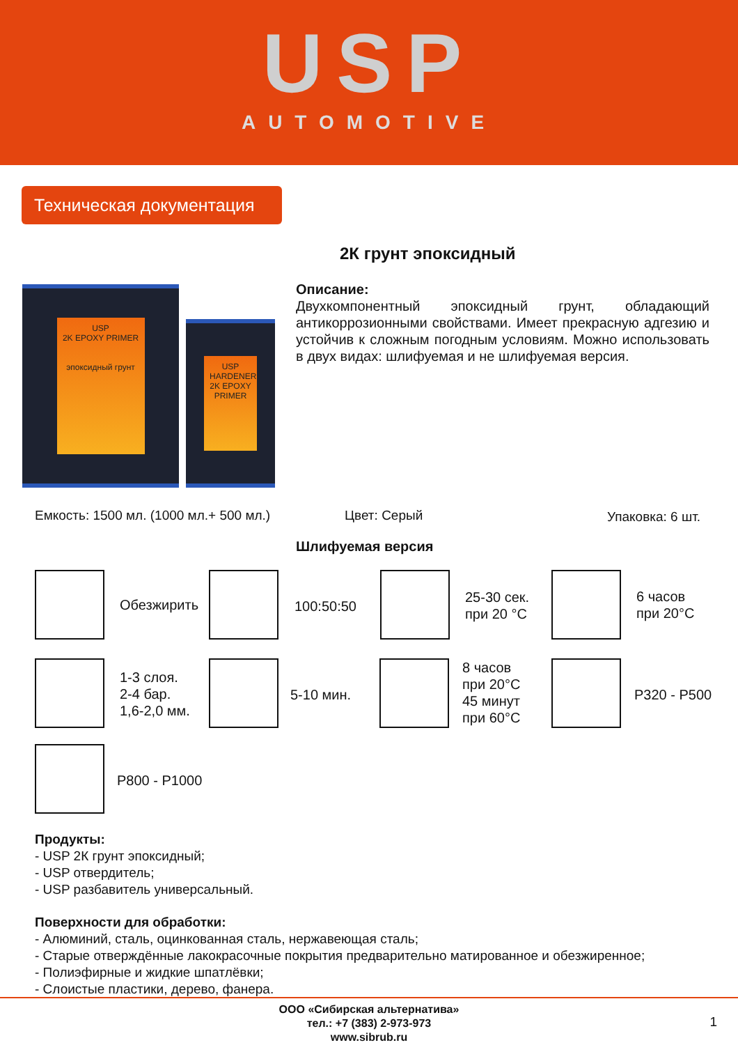USP
AUTOMOTIVE
Техническая документация
2К грунт эпоксидный
USP
2K EPOXY PRIMER
эпоксидный грунт
USP
HARDENER
2K EPOXY PRIMER
Описание:
Двухкомпонентный эпоксидный грунт, обладающий антикоррозионными свойствами. Имеет прекрасную адгезию и устойчив к сложным погодным условиям. Можно использовать в двух видах: шлифуемая и не шлифуемая версия.
Емкость: 1500 мл. (1000 мл.+ 500 мл.)
Цвет: Серый Упаковка: 6 шт.
Шлифуемая версия
Обезжирить 100:50:50
25-30 сек.
при 20 °C
6 часов
при 20°C
1-3 слоя.
2-4 бар.
1,6-2,0 мм.
5-10 мин.
8 часов
при 20°C
45 минут
при 60°C
P320 - P500
P800 - P1000
Продукты:
- USP 2К грунт эпоксидный;
- USP отвердитель;
- USP разбавитель универсальный.
Поверхности для обработки:
- Алюминий, сталь, оцинкованная сталь, нержавеющая сталь;
- Старые отверждённые лакокрасочные покрытия предварительно матированное и обезжиренное;
- Полиэфирные и жидкие шпатлёвки;
- Слоистые пластики, дерево, фанера.
ООО «Сибирская альтернатива»
тел.: +7 (383) 2-973-973
www.sibrub.ru
1